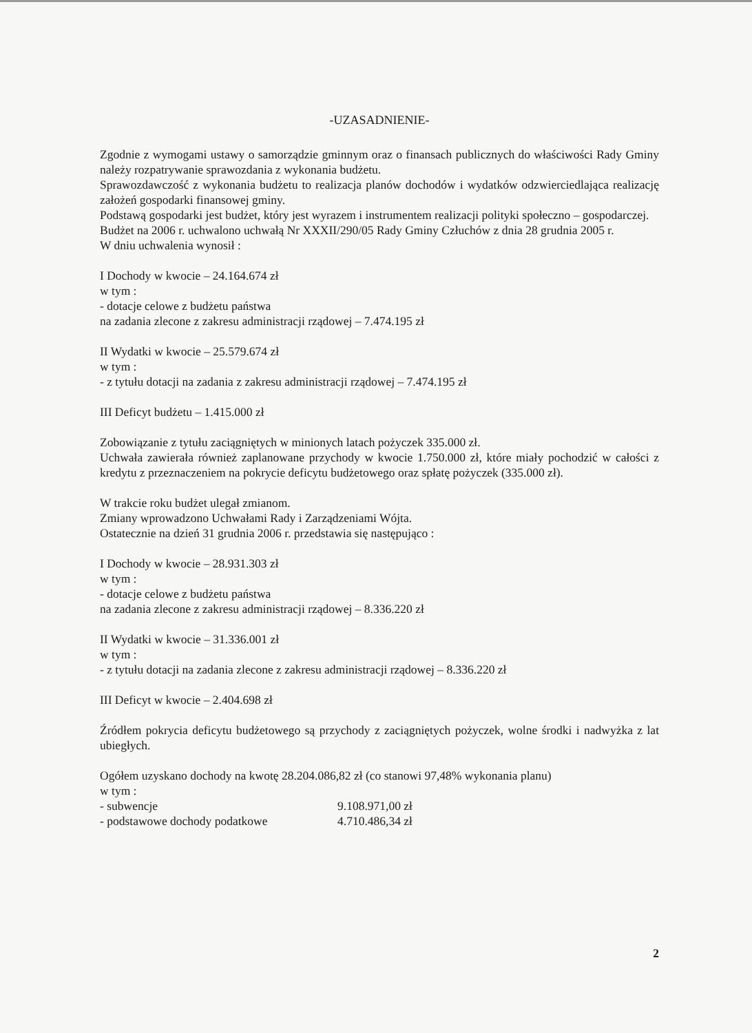-UZASADNIENIE-
Zgodnie z wymogami ustawy o samorządzie gminnym oraz o finansach publicznych do właściwości Rady Gminy należy rozpatrywanie sprawozdania z wykonania budżetu.
Sprawozdawczość z wykonania budżetu to realizacja planów dochodów i wydatków odzwierciedlająca realizację założeń gospodarki finansowej gminy.
Podstawą gospodarki jest budżet, który jest wyrazem i instrumentem realizacji polityki społeczno – gospodarczej.
Budżet na 2006 r. uchwalono uchwałą Nr XXXII/290/05 Rady Gminy Człuchów z dnia 28 grudnia 2005 r.
W dniu uchwalenia wynosił :
I Dochody w kwocie – 24.164.674 zł
w tym :
- dotacje celowe z budżetu państwa
na zadania zlecone z zakresu administracji rządowej – 7.474.195 zł
II Wydatki w kwocie – 25.579.674 zł
w tym :
- z tytułu dotacji na zadania z zakresu administracji rządowej – 7.474.195 zł
III Deficyt budżetu – 1.415.000 zł
Zobowiązanie z tytułu zaciągniętych w minionych latach pożyczek 335.000 zł.
Uchwała zawierała również zaplanowane przychody w kwocie 1.750.000 zł, które miały pochodzić w całości z kredytu z przeznaczeniem na pokrycie deficytu budżetowego oraz spłatę pożyczek (335.000 zł).
W trakcie roku budżet ulegał zmianom.
Zmiany wprowadzono Uchwałami Rady i Zarządzeniami Wójta.
Ostatecznie na dzień 31 grudnia 2006 r. przedstawia się następująco :
I Dochody w kwocie – 28.931.303 zł
w tym :
- dotacje celowe z budżetu państwa
na zadania zlecone z zakresu administracji rządowej – 8.336.220 zł
II Wydatki w kwocie – 31.336.001 zł
w tym :
- z tytułu dotacji na zadania zlecone z zakresu administracji rządowej – 8.336.220 zł
III Deficyt w kwocie – 2.404.698 zł
Źródłem pokrycia deficytu budżetowego są przychody z zaciągniętych pożyczek, wolne środki i nadwyżka z lat ubiegłych.
Ogółem uzyskano dochody na kwotę 28.204.086,82 zł (co stanowi 97,48% wykonania planu)
w tym :
- subwencje 9.108.971,00 zł
- podstawowe dochody podatkowe 4.710.486,34 zł
2